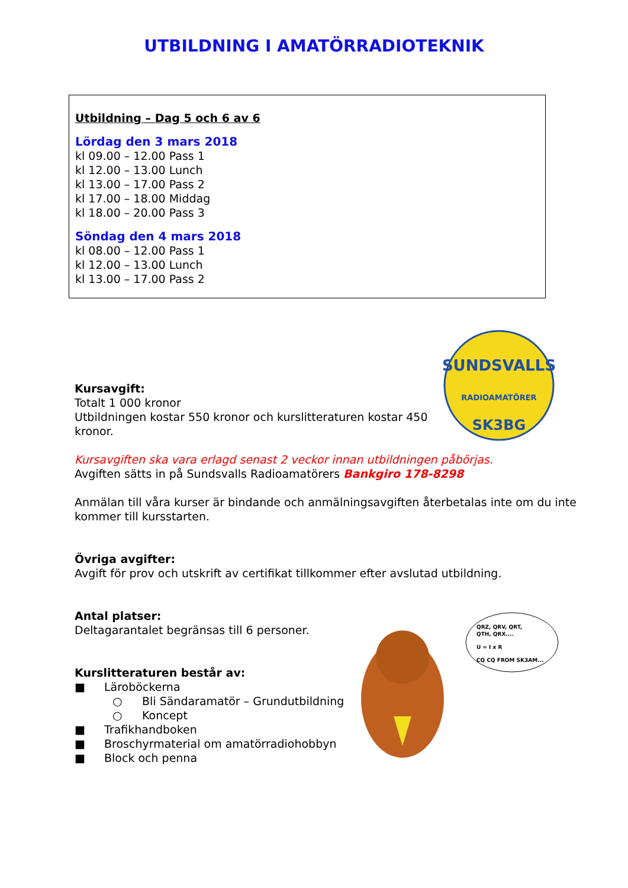UTBILDNING I AMATÖRRADIOTEKNIK
Utbildning – Dag 5 och 6 av 6
Lördag den 3 mars 2018
kl 09.00 – 12.00 Pass 1
kl 12.00 – 13.00 Lunch
kl 13.00 – 17.00 Pass 2
kl 17.00 – 18.00 Middag
kl 18.00 – 20.00 Pass 3
Söndag den 4 mars 2018
kl 08.00 – 12.00 Pass 1
kl 12.00 – 13.00 Lunch
kl 13.00 – 17.00 Pass 2
SUNDSVALLS
RADIOAMATÖRER
SK3BG
Kursavgift:
Totalt 1 000 kronor
Utbildningen kostar 550 kronor och kurslitteraturen kostar 450
kronor.
Kursavgiften ska vara erlagd senast 2 veckor innan utbildningen påbörjas.
Avgiften sätts in på Sundsvalls Radioamatörers Bankgiro 178-8298
Anmälan till våra kurser är bindande och anmälningsavgiften återbetalas inte om du inte
kommer till kursstarten.
Övriga avgifter:
Avgift för prov och utskrift av certifikat tillkommer efter avslutad utbildning.
Antal platser:
Deltagarantalet begränsas till 6 personer.
Kurslitteraturen består av:
■ Läroböckerna
○ Bli Sändaramatör – Grundutbildning
○ Koncept
■ Trafikhandboken
■ Broschyrmaterial om amatörradiohobbyn
■ Block och penna
QRZ, QRV, QRT,
QTH, QRX....
U = I x R
CQ CQ FROM SK3AM...